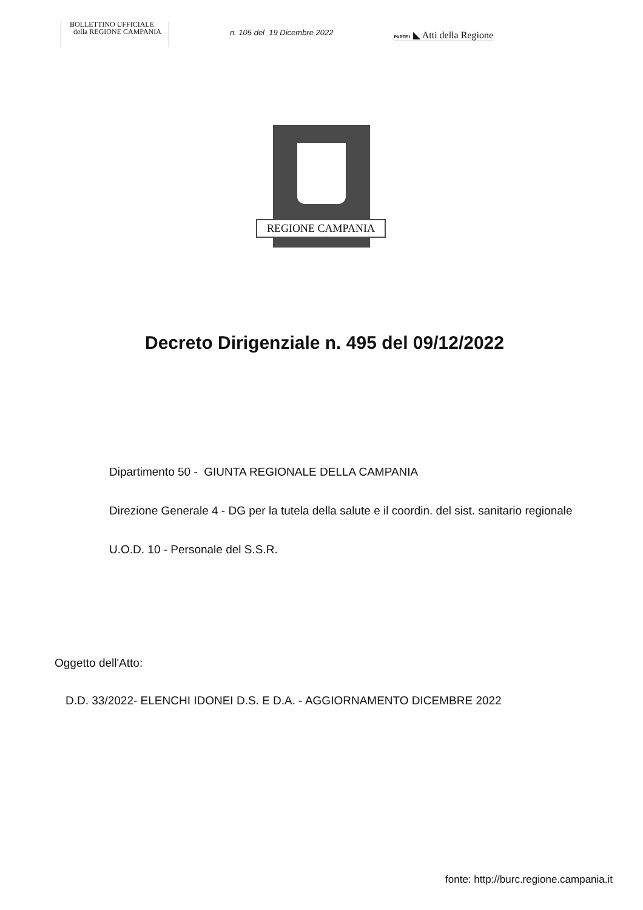BOLLETTINO UFFICIALE
della REGIONE CAMPANIA
n. 105 del 19 Dicembre 2022
PARTE I ◣ Atti della Regione
REGIONE CAMPANIA
Decreto Dirigenziale n. 495 del 09/12/2022
Dipartimento 50 - GIUNTA REGIONALE DELLA CAMPANIA
Direzione Generale 4 - DG per la tutela della salute e il coordin. del sist. sanitario regionale
U.O.D. 10 - Personale del S.S.R.
Oggetto dell'Atto:
D.D. 33/2022- ELENCHI IDONEI D.S. E D.A. - AGGIORNAMENTO DICEMBRE 2022
fonte: http://burc.regione.campania.it